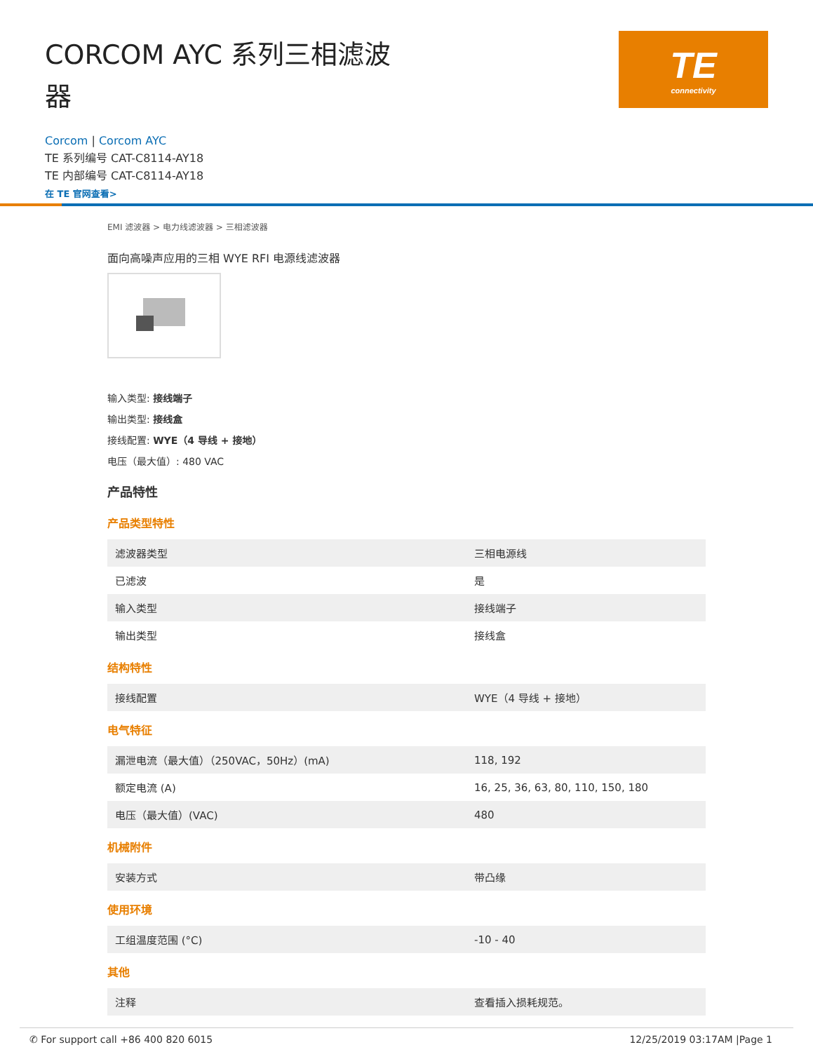CORCOM AYC 系列三相滤波器
TE
connectivity
Corcom | Corcom AYC
TE 系列编号 CAT-C8114-AY18
TE 内部编号 CAT-C8114-AY18
在 TE 官网查看>
EMI 滤波器 > 电力线滤波器 > 三相滤波器
面向高噪声应用的三相 WYE RFI 电源线滤波器
输入类型: 接线端子
输出类型: 接线盒
接线配置: WYE（4 导线 + 接地）
电压（最大值）: 480 VAC
产品特性
产品类型特性
| 滤波器类型 | 三相电源线 |
| 已滤波 | 是 |
| 输入类型 | 接线端子 |
| 输出类型 | 接线盒 |
结构特性
| 接线配置 | WYE（4 导线 + 接地） |
电气特征
| 漏泄电流（最大值）（250VAC，50Hz）(mA) | 118, 192 |
| 额定电流 (A) | 16, 25, 36, 63, 80, 110, 150, 180 |
| 电压（最大值）(VAC) | 480 |
机械附件
| 安装方式 | 带凸缘 |
使用环境
| 工组温度范围 (°C) | -10 - 40 |
其他
| 注释 | 查看插入损耗规范。 |
✆ For support call +86 400 820 6015 12/25/2019 03:17AM |Page 1